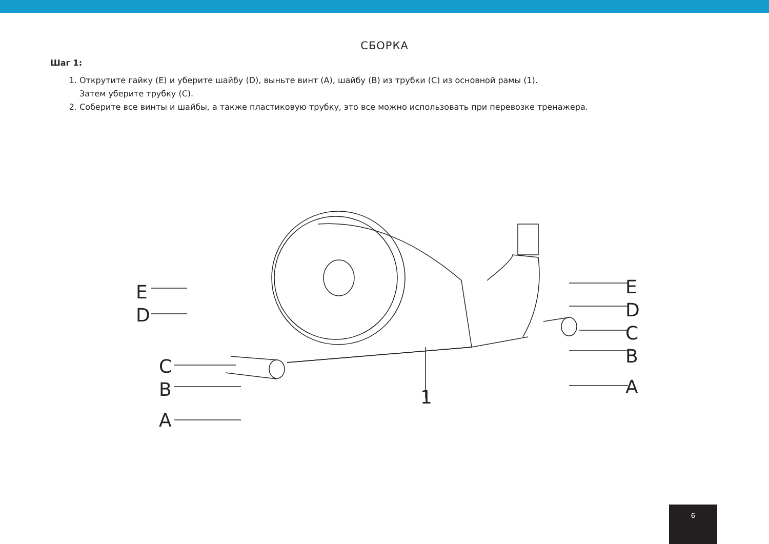СБОРКА
Шаг 1:
1. Открутите гайку (E) и уберите шайбу (D), выньте винт (A), шайбу (B) из трубки (C) из основной рамы (1).
Затем уберите трубку (C).
2. Соберите все винты и шайбы, а также пластиковую трубку, это все можно использовать при перевозке тренажера.
E
D
C
B
A
1
E
D
C
B
A
6